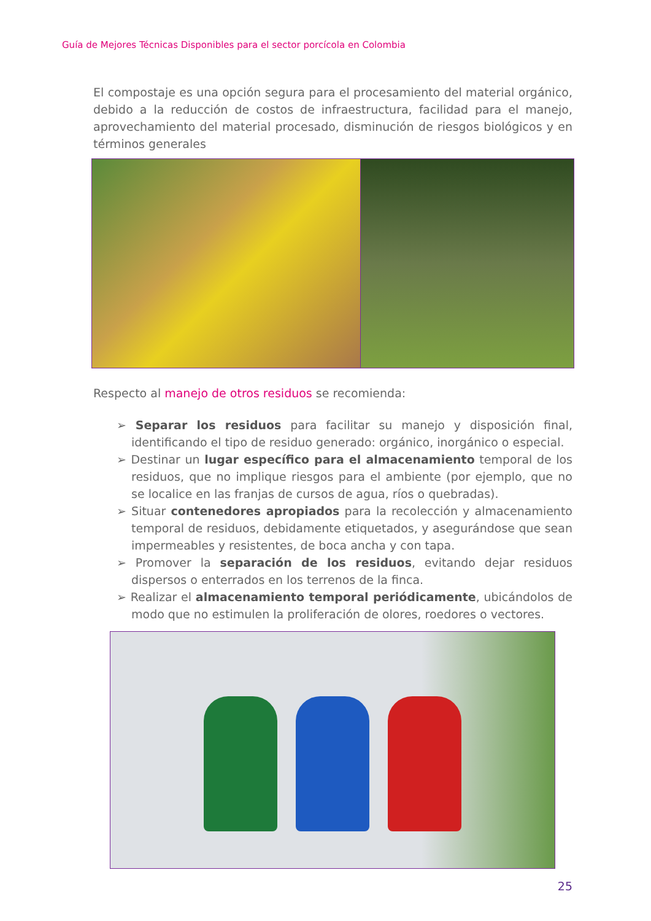Guía de Mejores Técnicas Disponibles para el sector porcícola en Colombia
El compostaje es una opción segura para el procesamiento del material orgánico, debido a la reducción de costos de infraestructura, facilidad para el manejo, aprovechamiento del material procesado, disminución de riesgos biológicos y en términos generales
Respecto al manejo de otros residuos se recomienda:
➢ Separar los residuos para facilitar su manejo y disposición final, identificando el tipo de residuo generado: orgánico, inorgánico o especial.
➢ Destinar un lugar específico para el almacenamiento temporal de los residuos, que no implique riesgos para el ambiente (por ejemplo, que no se localice en las franjas de cursos de agua, ríos o quebradas).
➢ Situar contenedores apropiados para la recolección y almacenamiento temporal de residuos, debidamente etiquetados, y asegurándose que sean impermeables y resistentes, de boca ancha y con tapa.
➢ Promover la separación de los residuos, evitando dejar residuos dispersos o enterrados en los terrenos de la finca.
➢ Realizar el almacenamiento temporal periódicamente, ubicándolos de modo que no estimulen la proliferación de olores, roedores o vectores.
25